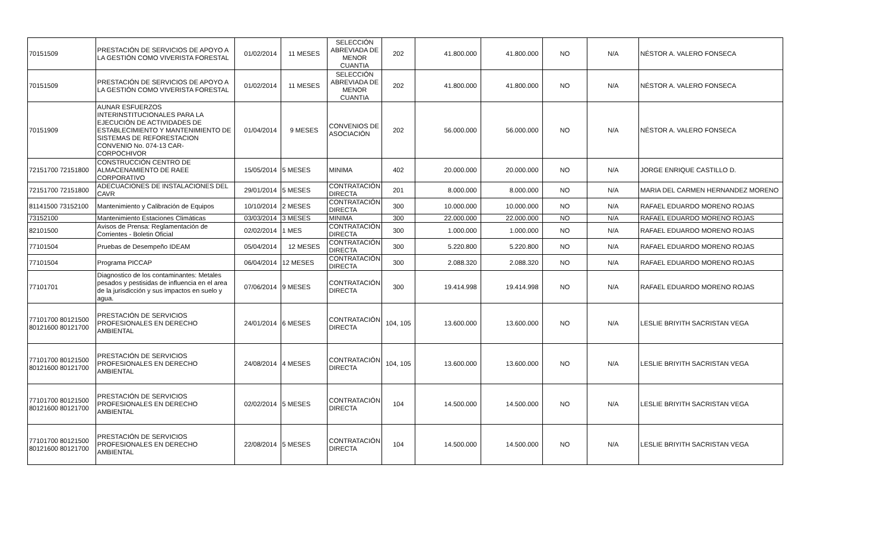| 70151509 | PRESTACIÓN DE SERVICIOS DE APOYO A LA GESTIÓN COMO VIVERISTA FORESTAL | 01/02/2014 | 11 MESES | SELECCIÓN ABREVIADA DE MENOR CUANTIA | 202 | 41.800.000 | 41.800.000 | NO | N/A | NÉSTOR A. VALERO FONSECA |
| 70151509 | PRESTACIÓN DE SERVICIOS DE APOYO A LA GESTIÓN COMO VIVERISTA FORESTAL | 01/02/2014 | 11 MESES | SELECCIÓN ABREVIADA DE MENOR CUANTIA | 202 | 41.800.000 | 41.800.000 | NO | N/A | NÉSTOR A. VALERO FONSECA |
| 70151909 | AUNAR ESFUERZOS INTERINSTITUCIONALES PARA LA EJECUCIÓN DE ACTIVIDADES DE ESTABLECIMIENTO Y MANTENIMIENTO DE SISTEMAS DE REFORESTACION CONVENIO No. 074-13 CAR-CORPOCHIVOR | 01/04/2014 | 9 MESES | CONVENIOS DE ASOCIACIÓN | 202 | 56.000.000 | 56.000.000 | NO | N/A | NÉSTOR A. VALERO FONSECA |
| 72151700 72151800 | CONSTRUCCIÓN CENTRO DE ALMACENAMIENTO DE RAEE CORPORATIVO | 15/05/2014 | 5 MESES | MINIMA | 402 | 20.000.000 | 20.000.000 | NO | N/A | JORGE ENRIQUE CASTILLO D. |
| 72151700 72151800 | ADECUACIONES DE INSTALACIONES DEL CAVR | 29/01/2014 | 5 MESES | CONTRATACIÓN DIRECTA | 201 | 8.000.000 | 8.000.000 | NO | N/A | MARIA DEL CARMEN HERNANDEZ MORENO |
| 81141500 73152100 | Mantenimiento y Calibración de Equipos | 10/10/2014 | 2 MESES | CONTRATACIÓN DIRECTA | 300 | 10.000.000 | 10.000.000 | NO | N/A | RAFAEL EDUARDO MORENO ROJAS |
| 73152100 | Mantenimiento Estaciones Climáticas | 03/03/2014 | 3 MESES | MINIMA | 300 | 22.000.000 | 22.000.000 | NO | N/A | RAFAEL EDUARDO MORENO ROJAS |
| 82101500 | Avisos de Prensa: Reglamentación de Corrientes - Boletin Oficial | 02/02/2014 | 1 MES | CONTRATACIÓN DIRECTA | 300 | 1.000.000 | 1.000.000 | NO | N/A | RAFAEL EDUARDO MORENO ROJAS |
| 77101504 | Pruebas de Desempeño IDEAM | 05/04/2014 | 12 MESES | CONTRATACIÓN DIRECTA | 300 | 5.220.800 | 5.220.800 | NO | N/A | RAFAEL EDUARDO MORENO ROJAS |
| 77101504 | Programa PICCAP | 06/04/2014 | 12 MESES | CONTRATACIÓN DIRECTA | 300 | 2.088.320 | 2.088.320 | NO | N/A | RAFAEL EDUARDO MORENO ROJAS |
| 77101701 | Diagnostico de los contaminantes: Metales pesados y pestisidas de influencia en el area de la jurisdicción y sus impactos en suelo y agua. | 07/06/2014 | 9 MESES | CONTRATACIÓN DIRECTA | 300 | 19.414.998 | 19.414.998 | NO | N/A | RAFAEL EDUARDO MORENO ROJAS |
| 77101700 80121500 80121600 80121700 | PRESTACIÓN DE SERVICIOS PROFESIONALES EN DERECHO AMBIENTAL | 24/01/2014 | 6 MESES | CONTRATACIÓN DIRECTA | 104, 105 | 13.600.000 | 13.600.000 | NO | N/A | LESLIE BRIYITH SACRISTAN VEGA |
| 77101700 80121500 80121600 80121700 | PRESTACIÓN DE SERVICIOS PROFESIONALES EN DERECHO AMBIENTAL | 24/08/2014 | 4 MESES | CONTRATACIÓN DIRECTA | 104, 105 | 13.600.000 | 13.600.000 | NO | N/A | LESLIE BRIYITH SACRISTAN VEGA |
| 77101700 80121500 80121600 80121700 | PRESTACIÓN DE SERVICIOS PROFESIONALES EN DERECHO AMBIENTAL | 02/02/2014 | 5 MESES | CONTRATACIÓN DIRECTA | 104 | 14.500.000 | 14.500.000 | NO | N/A | LESLIE BRIYITH SACRISTAN VEGA |
| 77101700 80121500 80121600 80121700 | PRESTACIÓN DE SERVICIOS PROFESIONALES EN DERECHO AMBIENTAL | 22/08/2014 | 5 MESES | CONTRATACIÓN DIRECTA | 104 | 14.500.000 | 14.500.000 | NO | N/A | LESLIE BRIYITH SACRISTAN VEGA |